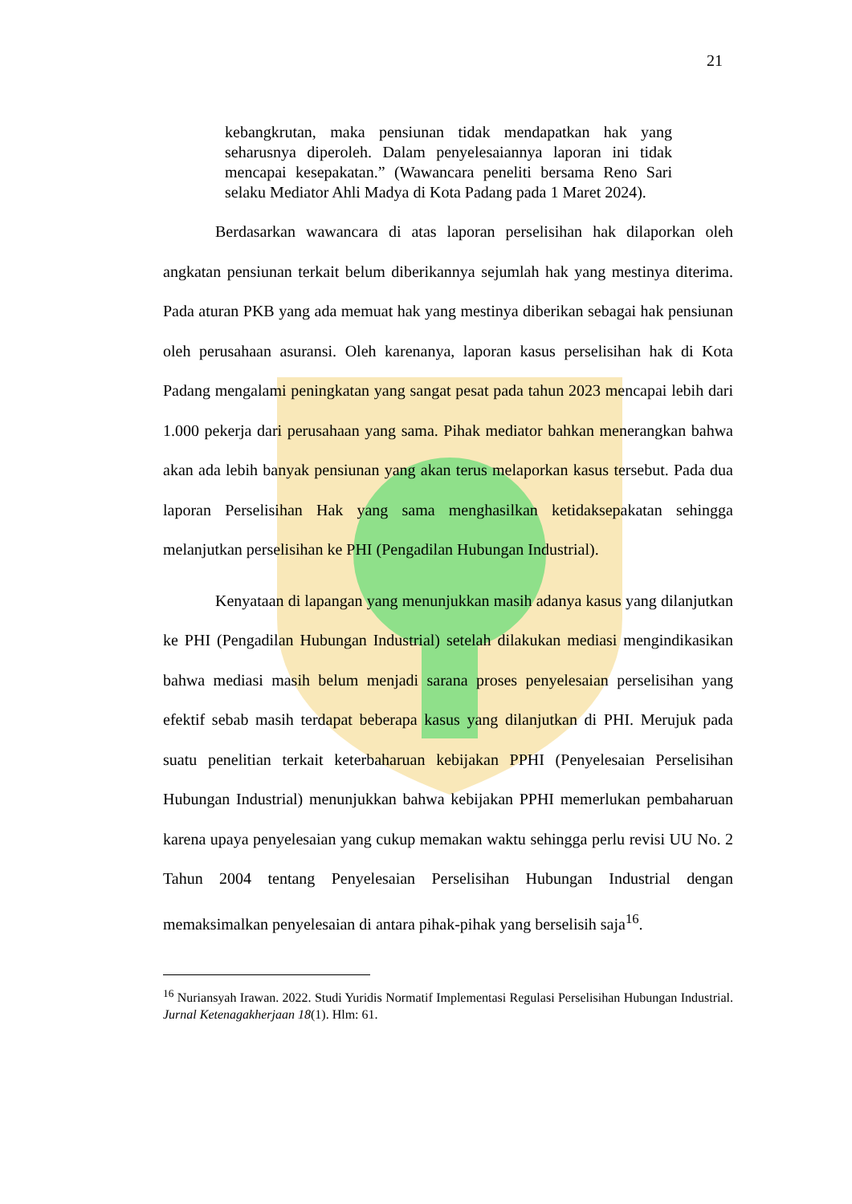21
kebangkrutan, maka pensiunan tidak mendapatkan hak yang seharusnya diperoleh. Dalam penyelesaiannya laporan ini tidak mencapai kesepakatan.” (Wawancara peneliti bersama Reno Sari selaku Mediator Ahli Madya di Kota Padang pada 1 Maret 2024).
Berdasarkan wawancara di atas laporan perselisihan hak dilaporkan oleh angkatan pensiunan terkait belum diberikannya sejumlah hak yang mestinya diterima. Pada aturan PKB yang ada memuat hak yang mestinya diberikan sebagai hak pensiunan oleh perusahaan asuransi. Oleh karenanya, laporan kasus perselisihan hak di Kota Padang mengalami peningkatan yang sangat pesat pada tahun 2023 mencapai lebih dari 1.000 pekerja dari perusahaan yang sama. Pihak mediator bahkan menerangkan bahwa akan ada lebih banyak pensiunan yang akan terus melaporkan kasus tersebut. Pada dua laporan Perselisihan Hak yang sama menghasilkan ketidaksepakatan sehingga melanjutkan perselisihan ke PHI (Pengadilan Hubungan Industrial).
Kenyataan di lapangan yang menunjukkan masih adanya kasus yang dilanjutkan ke PHI (Pengadilan Hubungan Industrial) setelah dilakukan mediasi mengindikasikan bahwa mediasi masih belum menjadi sarana proses penyelesaian perselisihan yang efektif sebab masih terdapat beberapa kasus yang dilanjutkan di PHI. Merujuk pada suatu penelitian terkait keterbaharuan kebijakan PPHI (Penyelesaian Perselisihan Hubungan Industrial) menunjukkan bahwa kebijakan PPHI memerlukan pembaharuan karena upaya penyelesaian yang cukup memakan waktu sehingga perlu revisi UU No. 2 Tahun 2004 tentang Penyelesaian Perselisihan Hubungan Industrial dengan memaksimalkan penyelesaian di antara pihak-pihak yang berselisih saja<sup>16</sup>.
<sup>16</sup> Nuriansyah Irawan. 2022. Studi Yuridis Normatif Implementasi Regulasi Perselisihan Hubungan Industrial. Jurnal Ketenagakherjaan 18(1). Hlm: 61.